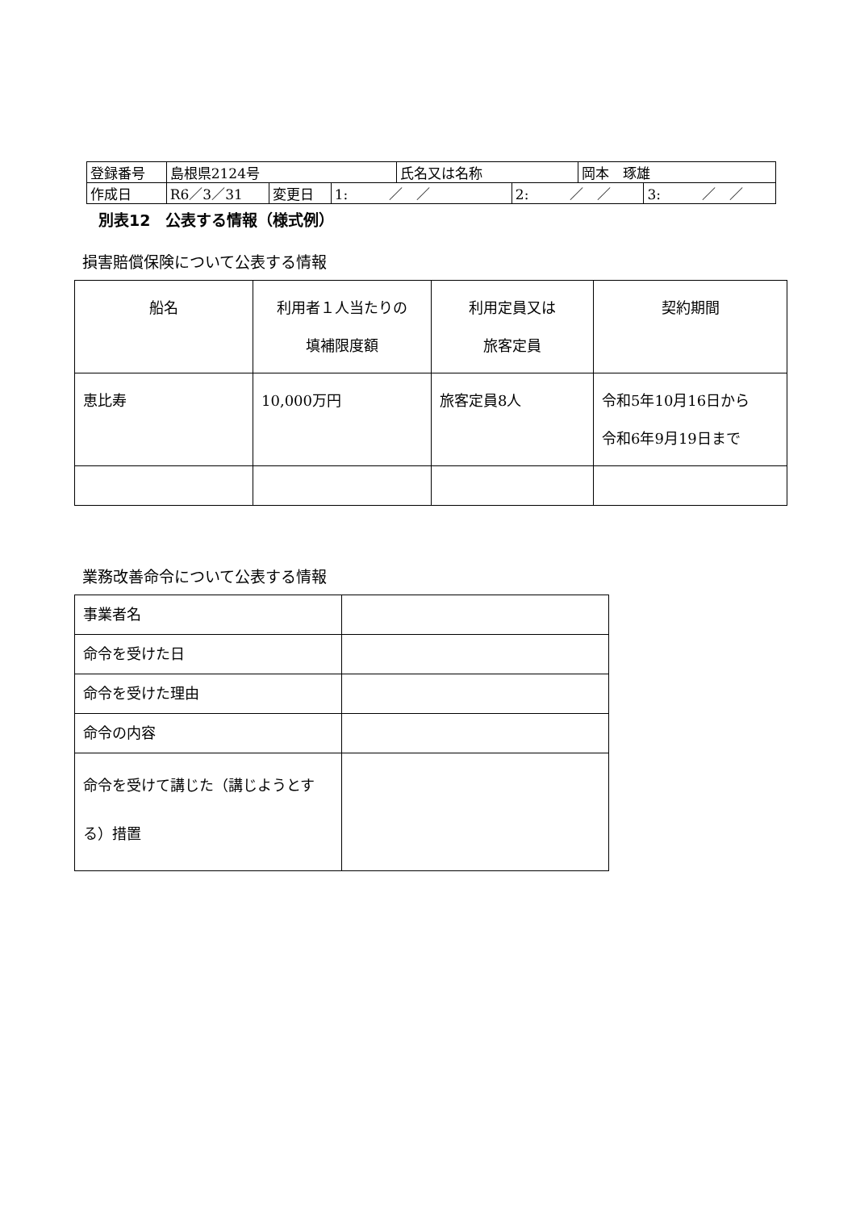| 登録番号 | 島根県2124号 | | | 氏名又は名称 | | 岡本 琢雄 | |
| 作成日 | R6／3／31 | 変更日 | 1: ／ ／ | | 2: ／ ／ | | 3: ／ ／ |
別表12　公表する情報（様式例）
損害賠償保険について公表する情報
| 船名 | 利用者１人当たりの 填補限度額 | 利用定員又は 旅客定員 | 契約期間 |
| --- | --- | --- | --- |
| 恵比寿 | 10,000万円 | 旅客定員8人 | 令和5年10月16日から 令和6年9月19日まで |
業務改善命令について公表する情報
| 事業者名 | |
| 命令を受けた日 | |
| 命令を受けた理由 | |
| 命令の内容 | |
| 命令を受けて講じた（講じようとする）措置 | |